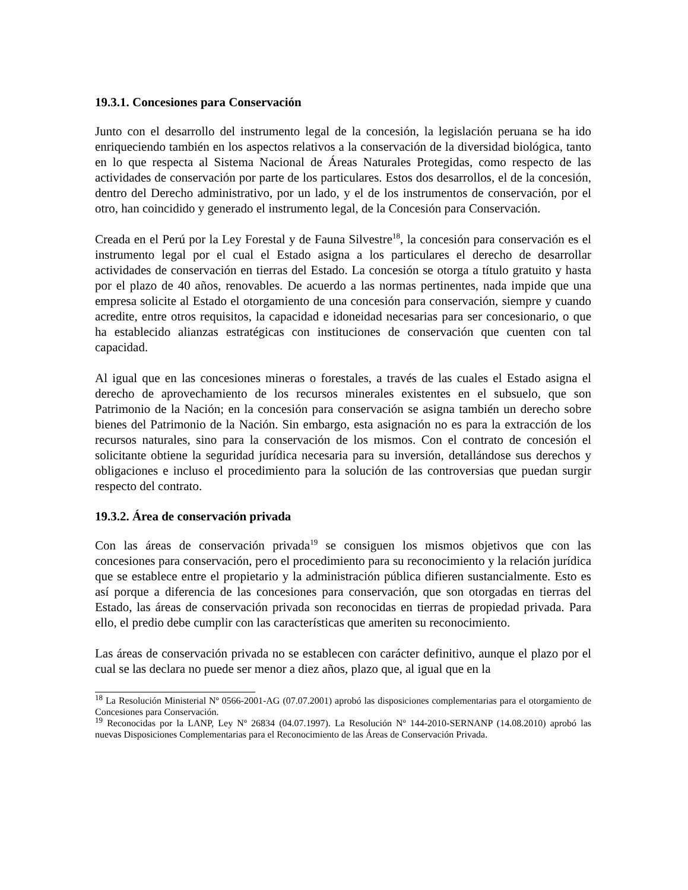19.3.1. Concesiones para Conservación
Junto con el desarrollo del instrumento legal de la concesión, la legislación peruana se ha ido enriqueciendo también en los aspectos relativos a la conservación de la diversidad biológica, tanto en lo que respecta al Sistema Nacional de Áreas Naturales Protegidas, como respecto de las actividades de conservación por parte de los particulares. Estos dos desarrollos, el de la concesión, dentro del Derecho administrativo, por un lado, y el de los instrumentos de conservación, por el otro, han coincidido y generado el instrumento legal, de la Concesión para Conservación.
Creada en el Perú por la Ley Forestal y de Fauna Silvestre<sup>18</sup>, la concesión para conservación es el instrumento legal por el cual el Estado asigna a los particulares el derecho de desarrollar actividades de conservación en tierras del Estado. La concesión se otorga a título gratuito y hasta por el plazo de 40 años, renovables. De acuerdo a las normas pertinentes, nada impide que una empresa solicite al Estado el otorgamiento de una concesión para conservación, siempre y cuando acredite, entre otros requisitos, la capacidad e idoneidad necesarias para ser concesionario, o que ha establecido alianzas estratégicas con instituciones de conservación que cuenten con tal capacidad.
Al igual que en las concesiones mineras o forestales, a través de las cuales el Estado asigna el derecho de aprovechamiento de los recursos minerales existentes en el subsuelo, que son Patrimonio de la Nación; en la concesión para conservación se asigna también un derecho sobre bienes del Patrimonio de la Nación. Sin embargo, esta asignación no es para la extracción de los recursos naturales, sino para la conservación de los mismos. Con el contrato de concesión el solicitante obtiene la seguridad jurídica necesaria para su inversión, detallándose sus derechos y obligaciones e incluso el procedimiento para la solución de las controversias que puedan surgir respecto del contrato.
19.3.2. Área de conservación privada
Con las áreas de conservación privada<sup>19</sup> se consiguen los mismos objetivos que con las concesiones para conservación, pero el procedimiento para su reconocimiento y la relación jurídica que se establece entre el propietario y la administración pública difieren sustancialmente. Esto es así porque a diferencia de las concesiones para conservación, que son otorgadas en tierras del Estado, las áreas de conservación privada son reconocidas en tierras de propiedad privada. Para ello, el predio debe cumplir con las características que ameriten su reconocimiento.
Las áreas de conservación privada no se establecen con carácter definitivo, aunque el plazo por el cual se las declara no puede ser menor a diez años, plazo que, al igual que en la
<sup>18</sup> La Resolución Ministerial Nº 0566-2001-AG (07.07.2001) aprobó las disposiciones complementarias para el otorgamiento de Concesiones para Conservación.
<sup>19</sup> Reconocidas por la LANP, Ley Nº 26834 (04.07.1997). La Resolución Nº 144-2010-SERNANP (14.08.2010) aprobó las nuevas Disposiciones Complementarias para el Reconocimiento de las Áreas de Conservación Privada.